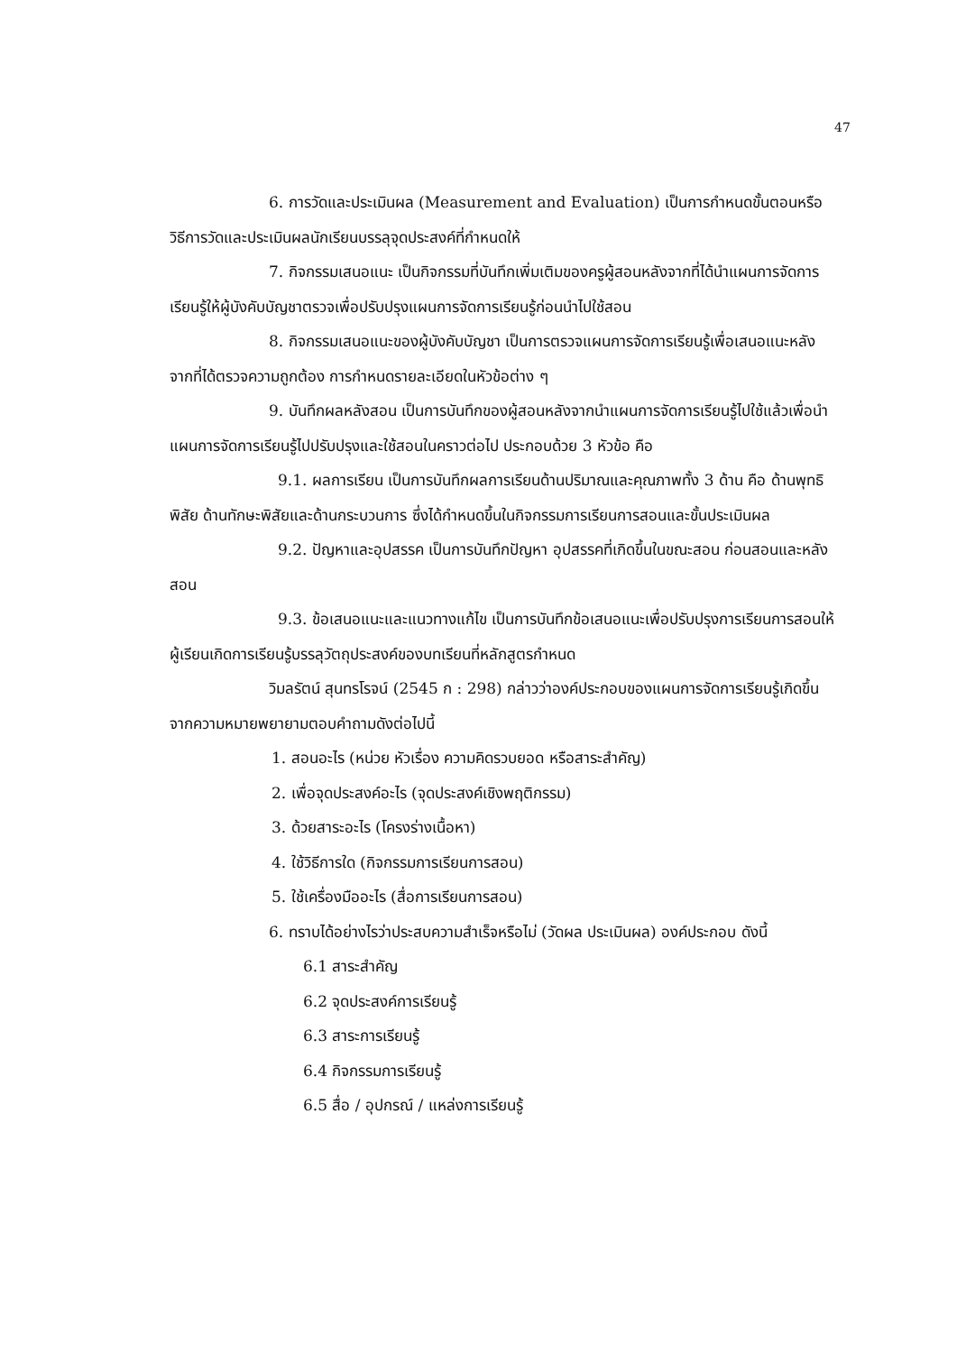47
6. การวัดและประเมินผล (Measurement and Evaluation) เป็นการกำหนดขั้นตอนหรือวิธีการวัดและประเมินผลนักเรียนบรรลุจุดประสงค์ที่กำหนดให้
7. กิจกรรมเสนอแนะ เป็นกิจกรรมที่บันทึกเพิ่มเติมของครูผู้สอนหลังจากที่ได้นำแผนการจัดการเรียนรู้ให้ผู้บังคับบัญชาตรวจเพื่อปรับปรุงแผนการจัดการเรียนรู้ก่อนนำไปใช้สอน
8. กิจกรรมเสนอแนะของผู้บังคับบัญชา เป็นการตรวจแผนการจัดการเรียนรู้เพื่อเสนอแนะหลังจากที่ได้ตรวจความถูกต้อง การกำหนดรายละเอียดในหัวข้อต่าง ๆ
9. บันทึกผลหลังสอน เป็นการบันทึกของผู้สอนหลังจากนำแผนการจัดการเรียนรู้ไปใช้แล้วเพื่อนำแผนการจัดการเรียนรู้ไปปรับปรุงและใช้สอนในคราวต่อไป ประกอบด้วย 3 หัวข้อ คือ
9.1. ผลการเรียน เป็นการบันทึกผลการเรียนด้านปริมาณและคุณภาพทั้ง 3 ด้าน คือ ด้านพุทธิพิสัย ด้านทักษะพิสัยและด้านกระบวนการ ซึ่งได้กำหนดขึ้นในกิจกรรมการเรียนการสอนและขั้นประเมินผล
9.2. ปัญหาและอุปสรรค เป็นการบันทึกปัญหา อุปสรรคที่เกิดขึ้นในขณะสอน ก่อนสอนและหลังสอน
9.3. ข้อเสนอแนะและแนวทางแก้ไข เป็นการบันทึกข้อเสนอแนะเพื่อปรับปรุงการเรียนการสอนให้ผู้เรียนเกิดการเรียนรู้บรรลุวัตถุประสงค์ของบทเรียนที่หลักสูตรกำหนด
วิมลรัตน์ สุนทรโรจน์ (2545 ก : 298) กล่าวว่าองค์ประกอบของแผนการจัดการเรียนรู้เกิดขึ้นจากความหมายพยายามตอบคำถามดังต่อไปนี้
1. สอนอะไร (หน่วย หัวเรื่อง ความคิดรวบยอด หรือสาระสำคัญ)
2. เพื่อจุดประสงค์อะไร (จุดประสงค์เชิงพฤติกรรม)
3. ด้วยสาระอะไร (โครงร่างเนื้อหา)
4. ใช้วิธีการใด (กิจกรรมการเรียนการสอน)
5. ใช้เครื่องมืออะไร (สื่อการเรียนการสอน)
6. ทราบได้อย่างไรว่าประสบความสำเร็จหรือไม่ (วัดผล ประเมินผล) องค์ประกอบ ดังนี้
6.1 สาระสำคัญ
6.2 จุดประสงค์การเรียนรู้
6.3 สาระการเรียนรู้
6.4 กิจกรรมการเรียนรู้
6.5 สื่อ / อุปกรณ์ / แหล่งการเรียนรู้